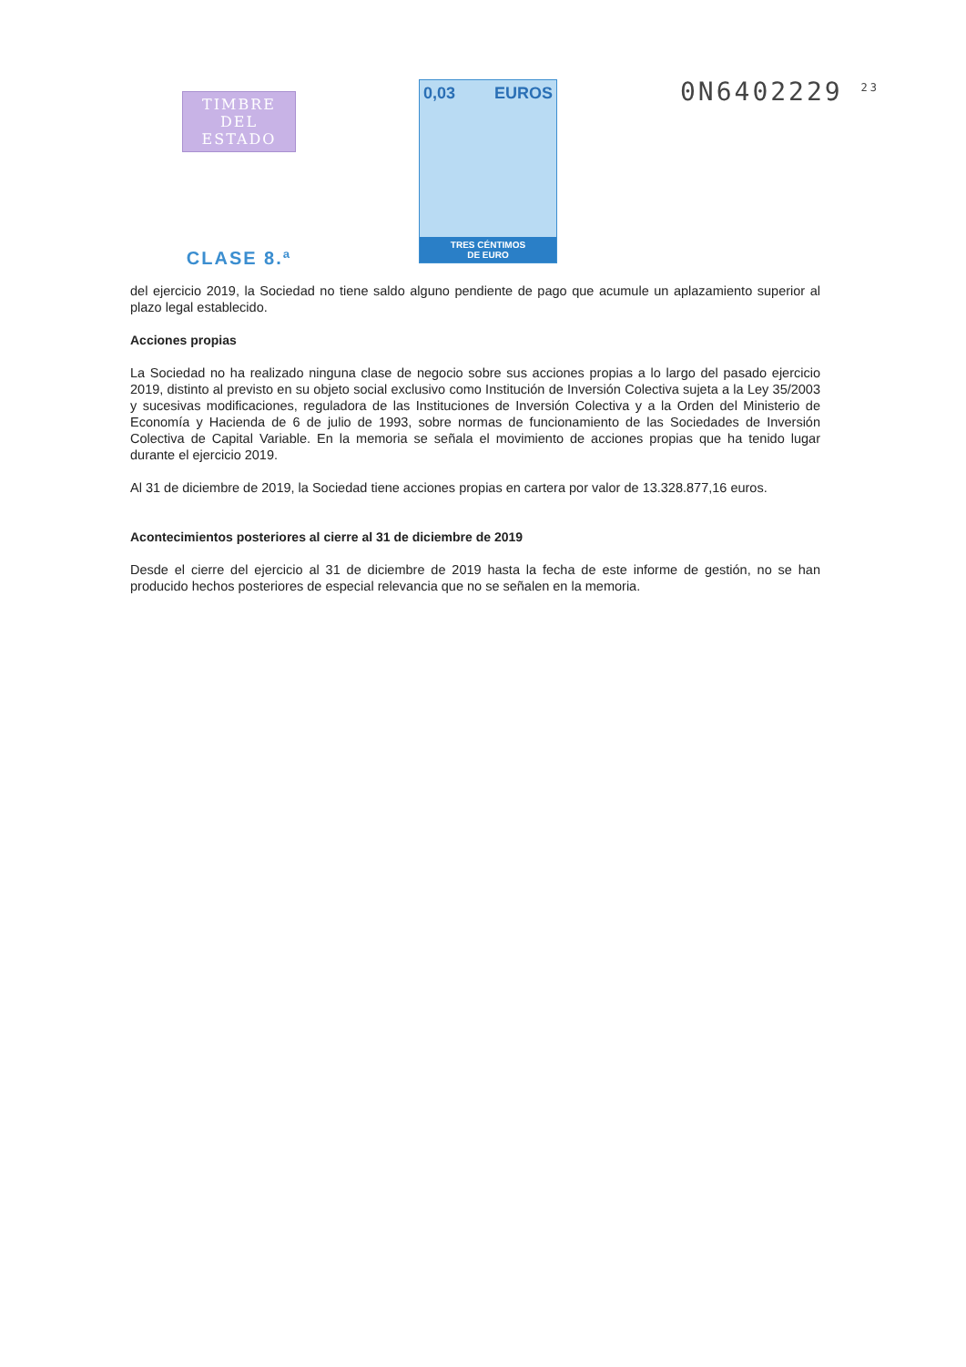TIMBRE
DEL ESTADO
CLASE 8.ª
0,03 EUROS
TRES CÉNTIMOS
DE EURO
0N6402229 <sup>23</sup>
del ejercicio 2019, la Sociedad no tiene saldo alguno pendiente de pago que acumule un aplazamiento superior al plazo legal establecido.
Acciones propias
La Sociedad no ha realizado ninguna clase de negocio sobre sus acciones propias a lo largo del pasado ejercicio 2019, distinto al previsto en su objeto social exclusivo como Institución de Inversión Colectiva sujeta a la Ley 35/2003 y sucesivas modificaciones, reguladora de las Instituciones de Inversión Colectiva y a la Orden del Ministerio de Economía y Hacienda de 6 de julio de 1993, sobre normas de funcionamiento de las Sociedades de Inversión Colectiva de Capital Variable. En la memoria se señala el movimiento de acciones propias que ha tenido lugar durante el ejercicio 2019.
Al 31 de diciembre de 2019, la Sociedad tiene acciones propias en cartera por valor de 13.328.877,16 euros.
Acontecimientos posteriores al cierre al 31 de diciembre de 2019
Desde el cierre del ejercicio al 31 de diciembre de 2019 hasta la fecha de este informe de gestión, no se han producido hechos posteriores de especial relevancia que no se señalen en la memoria.